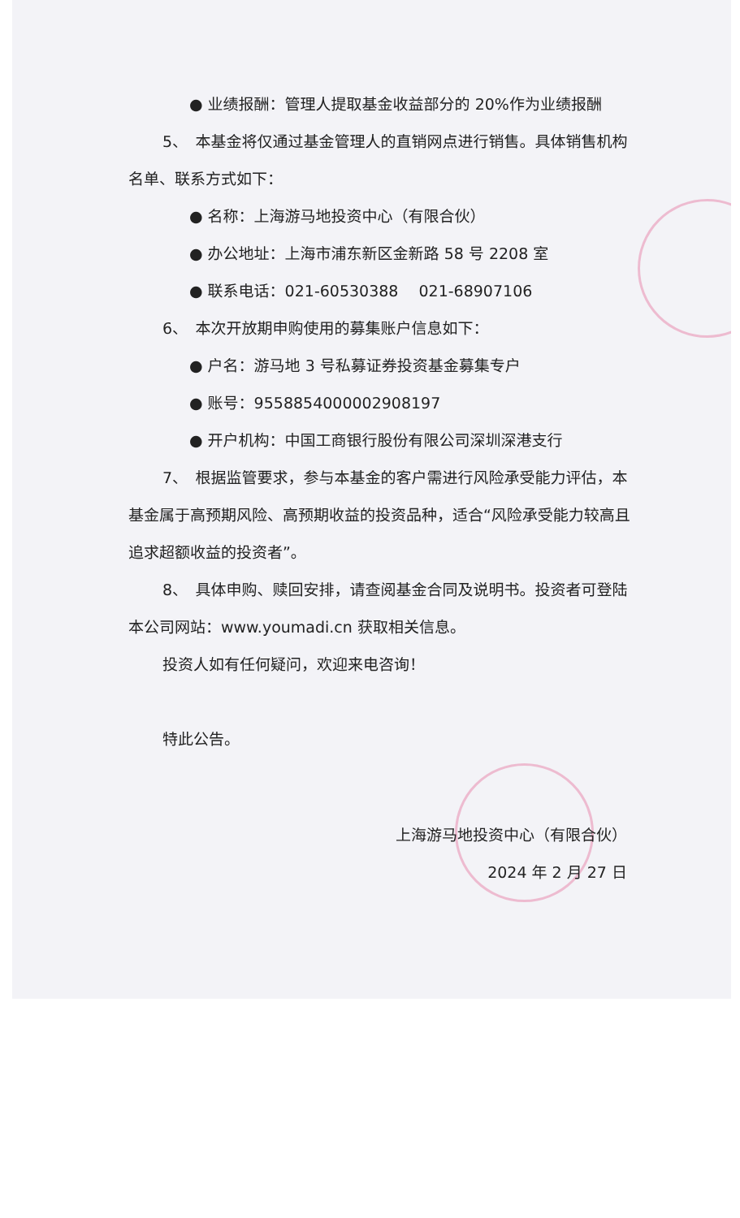● 业绩报酬：管理人提取基金收益部分的 20%作为业绩报酬
5、　本基金将仅通过基金管理人的直销网点进行销售。具体销售机构名单、联系方式如下：
● 名称：上海游马地投资中心（有限合伙）
● 办公地址：上海市浦东新区金新路 58 号 2208 室
● 联系电话：021-60530388　 021-68907106
6、　本次开放期申购使用的募集账户信息如下：
● 户名：游马地 3 号私募证券投资基金募集专户
● 账号：9558854000002908197
● 开户机构：中国工商银行股份有限公司深圳深港支行
7、　根据监管要求，参与本基金的客户需进行风险承受能力评估，本基金属于高预期风险、高预期收益的投资品种，适合“风险承受能力较高且追求超额收益的投资者”。
8、　具体申购、赎回安排，请查阅基金合同及说明书。投资者可登陆本公司网站：www.youmadi.cn 获取相关信息。
投资人如有任何疑问，欢迎来电咨询！
特此公告。
上海游马地投资中心（有限合伙）
2024 年 2 月 27 日